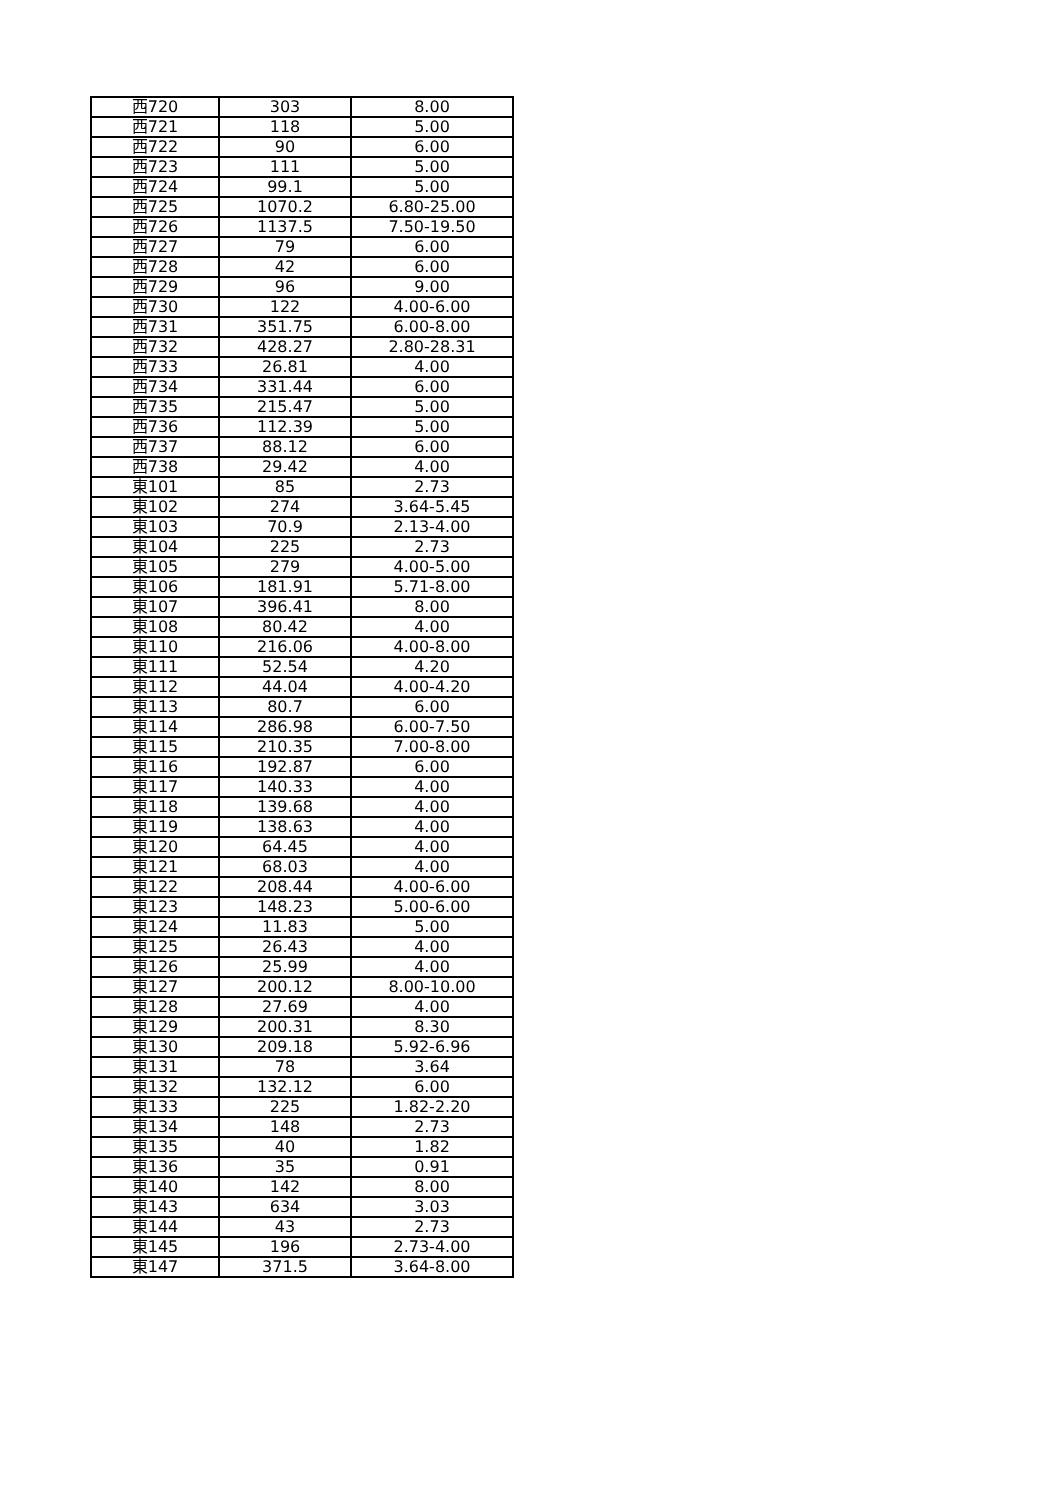| 西720 | 303 | 8.00 |
| 西721 | 118 | 5.00 |
| 西722 | 90 | 6.00 |
| 西723 | 111 | 5.00 |
| 西724 | 99.1 | 5.00 |
| 西725 | 1070.2 | 6.80-25.00 |
| 西726 | 1137.5 | 7.50-19.50 |
| 西727 | 79 | 6.00 |
| 西728 | 42 | 6.00 |
| 西729 | 96 | 9.00 |
| 西730 | 122 | 4.00-6.00 |
| 西731 | 351.75 | 6.00-8.00 |
| 西732 | 428.27 | 2.80-28.31 |
| 西733 | 26.81 | 4.00 |
| 西734 | 331.44 | 6.00 |
| 西735 | 215.47 | 5.00 |
| 西736 | 112.39 | 5.00 |
| 西737 | 88.12 | 6.00 |
| 西738 | 29.42 | 4.00 |
| 東101 | 85 | 2.73 |
| 東102 | 274 | 3.64-5.45 |
| 東103 | 70.9 | 2.13-4.00 |
| 東104 | 225 | 2.73 |
| 東105 | 279 | 4.00-5.00 |
| 東106 | 181.91 | 5.71-8.00 |
| 東107 | 396.41 | 8.00 |
| 東108 | 80.42 | 4.00 |
| 東110 | 216.06 | 4.00-8.00 |
| 東111 | 52.54 | 4.20 |
| 東112 | 44.04 | 4.00-4.20 |
| 東113 | 80.7 | 6.00 |
| 東114 | 286.98 | 6.00-7.50 |
| 東115 | 210.35 | 7.00-8.00 |
| 東116 | 192.87 | 6.00 |
| 東117 | 140.33 | 4.00 |
| 東118 | 139.68 | 4.00 |
| 東119 | 138.63 | 4.00 |
| 東120 | 64.45 | 4.00 |
| 東121 | 68.03 | 4.00 |
| 東122 | 208.44 | 4.00-6.00 |
| 東123 | 148.23 | 5.00-6.00 |
| 東124 | 11.83 | 5.00 |
| 東125 | 26.43 | 4.00 |
| 東126 | 25.99 | 4.00 |
| 東127 | 200.12 | 8.00-10.00 |
| 東128 | 27.69 | 4.00 |
| 東129 | 200.31 | 8.30 |
| 東130 | 209.18 | 5.92-6.96 |
| 東131 | 78 | 3.64 |
| 東132 | 132.12 | 6.00 |
| 東133 | 225 | 1.82-2.20 |
| 東134 | 148 | 2.73 |
| 東135 | 40 | 1.82 |
| 東136 | 35 | 0.91 |
| 東140 | 142 | 8.00 |
| 東143 | 634 | 3.03 |
| 東144 | 43 | 2.73 |
| 東145 | 196 | 2.73-4.00 |
| 東147 | 371.5 | 3.64-8.00 |